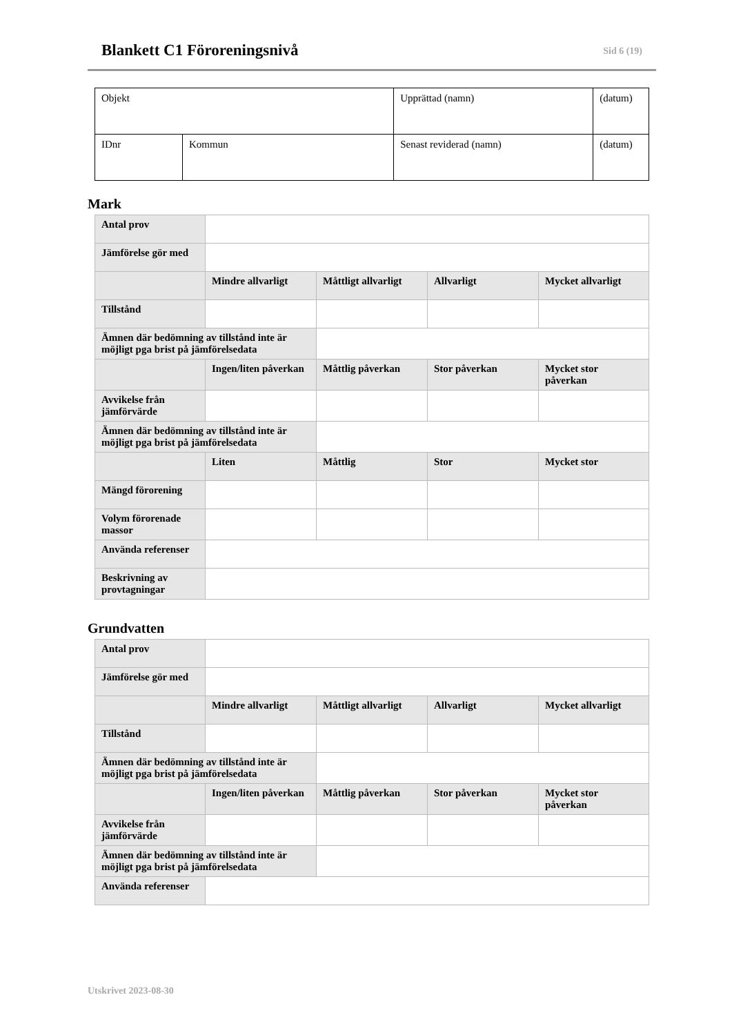Blankett C1 Föroreningsnivå
Sid 6 (19)
| Objekt | | Upprättad (namn) | (datum) |
| IDnr | Kommun | Senast reviderad (namn) | (datum) |
Mark
| Antal prov | | | | |
| Jämförelse gör med | | | | |
| | Mindre allvarligt | Måttligt allvarligt | Allvarligt | Mycket allvarligt |
| Tillstånd | | | | |
| Ämnen där bedömning av tillstånd inte är möjligt pga brist på jämförelsedata | | | | |
| | Ingen/liten påverkan | Måttlig påverkan | Stor påverkan | Mycket stor påverkan |
| Avvikelse från jämförvärde | | | | |
| Ämnen där bedömning av tillstånd inte är möjligt pga brist på jämförelsedata | | | | |
| | Liten | Måttlig | Stor | Mycket stor |
| Mängd förorening | | | | |
| Volym förorenade massor | | | | |
| Använda referenser | | | | |
| Beskrivning av provtagningar | | | | |
Grundvatten
| Antal prov | | | | |
| Jämförelse gör med | | | | |
| | Mindre allvarligt | Måttligt allvarligt | Allvarligt | Mycket allvarligt |
| Tillstånd | | | | |
| Ämnen där bedömning av tillstånd inte är möjligt pga brist på jämförelsedata | | | | |
| | Ingen/liten påverkan | Måttlig påverkan | Stor påverkan | Mycket stor påverkan |
| Avvikelse från jämförvärde | | | | |
| Ämnen där bedömning av tillstånd inte är möjligt pga brist på jämförelsedata | | | | |
| Använda referenser | | | | |
Utskrivet 2023-08-30